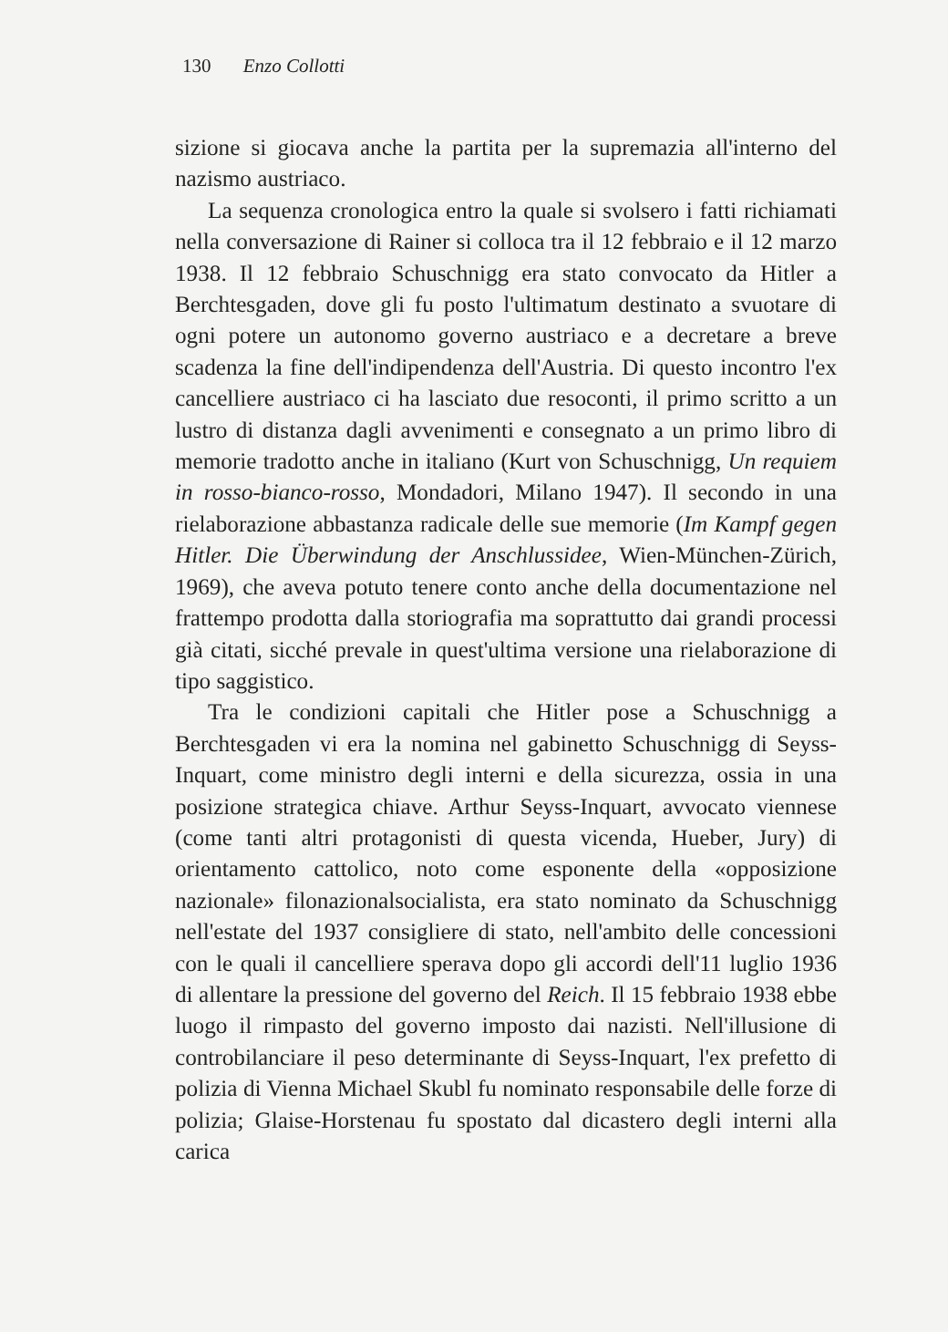130 Enzo Collotti
sizione si giocava anche la partita per la supremazia all'interno del nazismo austriaco.
La sequenza cronologica entro la quale si svolsero i fatti richiamati nella conversazione di Rainer si colloca tra il 12 febbraio e il 12 marzo 1938. Il 12 febbraio Schuschnigg era stato convocato da Hitler a Berchtesgaden, dove gli fu posto l'ultimatum destinato a svuotare di ogni potere un autonomo governo austriaco e a decretare a breve scadenza la fine dell'indipendenza dell'Austria. Di questo incontro l'ex cancelliere austriaco ci ha lasciato due resoconti, il primo scritto a un lustro di distanza dagli avvenimenti e consegnato a un primo libro di memorie tradotto anche in italiano (Kurt von Schuschnigg, Un requiem in rosso-bianco-rosso, Mondadori, Milano 1947). Il secondo in una rielaborazione abbastanza radicale delle sue memorie (Im Kampf gegen Hitler. Die Überwindung der Anschlussidee, Wien-München-Zürich, 1969), che aveva potuto tenere conto anche della documentazione nel frattempo prodotta dalla storiografia ma soprattutto dai grandi processi già citati, sicché prevale in quest'ultima versione una rielaborazione di tipo saggistico.
Tra le condizioni capitali che Hitler pose a Schuschnigg a Berchtesgaden vi era la nomina nel gabinetto Schuschnigg di Seyss-Inquart, come ministro degli interni e della sicurezza, ossia in una posizione strategica chiave. Arthur Seyss-Inquart, avvocato viennese (come tanti altri protagonisti di questa vicenda, Hueber, Jury) di orientamento cattolico, noto come esponente della «opposizione nazionale» filonazionalsocialista, era stato nominato da Schuschnigg nell'estate del 1937 consigliere di stato, nell'ambito delle concessioni con le quali il cancelliere sperava dopo gli accordi dell'11 luglio 1936 di allentare la pressione del governo del Reich. Il 15 febbraio 1938 ebbe luogo il rimpasto del governo imposto dai nazisti. Nell'illusione di controbilanciare il peso determinante di Seyss-Inquart, l'ex prefetto di polizia di Vienna Michael Skubl fu nominato responsabile delle forze di polizia; Glaise-Horstenau fu spostato dal dicastero degli interni alla carica